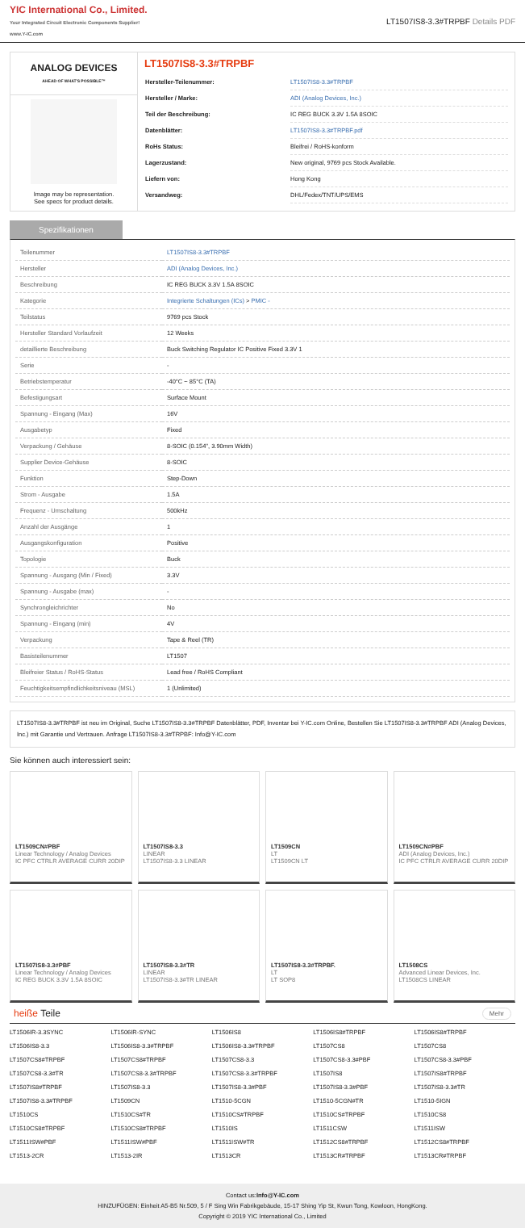YIC International Co., Limited.
Your Integrated Circuit Electronic Components Supplier!
www.Y-IC.com
LT1507IS8-3.3#TRPBF Details PDF
ANALOG DEVICES
AHEAD OF WHAT'S POSSIBLE™
Image may be representation.
See specs for product details.
LT1507IS8-3.3#TRPBF
| Hersteller-Teilenummer: | LT1507IS8-3.3#TRPBF |
| Hersteller / Marke: | ADI (Analog Devices, Inc.) |
| Teil der Beschreibung: | IC REG BUCK 3.3V 1.5A 8SOIC |
| Datenblätter: | LT1507IS8-3.3#TRPBF.pdf |
| RoHs Status: | Bleifrei / RoHS-konform |
| Lagerzustand: | New original, 9769 pcs Stock Available. |
| Liefern von: | Hong Kong |
| Versandweg: | DHL/Fedex/TNT/UPS/EMS |
Spezifikationen
| Teilenummer | LT1507IS8-3.3#TRPBF |
| Hersteller | ADI (Analog Devices, Inc.) |
| Beschreibung | IC REG BUCK 3.3V 1.5A 8SOIC |
| Kategorie | Integrierte Schaltungen (ICs) > PMIC - |
| Teilstatus | 9769 pcs Stock |
| Hersteller Standard Vorlaufzeit | 12 Weeks |
| detaillierte Beschreibung | Buck Switching Regulator IC Positive Fixed 3.3V 1 |
| Serie | - |
| Betriebstemperatur | -40°C ~ 85°C (TA) |
| Befestigungsart | Surface Mount |
| Spannung - Eingang (Max) | 16V |
| Ausgabetyp | Fixed |
| Verpackung / Gehäuse | 8-SOIC (0.154", 3.90mm Width) |
| Supplier Device-Gehäuse | 8-SOIC |
| Funktion | Step-Down |
| Strom - Ausgabe | 1.5A |
| Frequenz - Umschaltung | 500kHz |
| Anzahl der Ausgänge | 1 |
| Ausgangskonfiguration | Positive |
| Topologie | Buck |
| Spannung - Ausgang (Min / Fixed) | 3.3V |
| Spannung - Ausgabe (max) | - |
| Synchrongleichrichter | No |
| Spannung - Eingang (min) | 4V |
| Verpackung | Tape & Reel (TR) |
| Basisteilenummer | LT1507 |
| Bleifreier Status / RoHS-Status | Lead free / RoHS Compliant |
| Feuchtigkeitsempfindlichkeitsniveau (MSL) | 1 (Unlimited) |
LT1507IS8-3.3#TRPBF ist neu im Original, Suche LT1507IS8-3.3#TRPBF Datenblätter, PDF, Inventar bei Y-IC.com Online, Bestellen Sie LT1507IS8-3.3#TRPBF ADI (Analog Devices, Inc.) mit Garantie und Vertrauen. Anfrage LT1507IS8-3.3#TRPBF: Info@Y-IC.com
Sie können auch interessiert sein:
LT1509CN#PBF
Linear Technology / Analog Devices
IC PFC CTRLR AVERAGE CURR 20DIP
LT1507IS8-3.3
LINEAR
LT1507IS8-3.3 LINEAR
LT1509CN
LT
LT1509CN LT
LT1509CN#PBF
ADI (Analog Devices, Inc.)
IC PFC CTRLR AVERAGE CURR 20DIP
LT1507IS8-3.3#PBF
Linear Technology / Analog Devices
IC REG BUCK 3.3V 1.5A 8SOIC
LT1507IS8-3.3#TR
LINEAR
LT1507IS8-3.3#TR LINEAR
LT1507IS8-3.3#TRPBF.
LT
LT SOP8
LT1508CS
Advanced Linear Devices, Inc.
LT1508CS LINEAR
heiße Teile Mehr
LT1506IR-3.3SYNC LT1506IR-SYNC LT1506IS8 LT1506IS8#TRPBF LT1506IS8#TRPBF LT1506IS8-3.3 LT1506IS8-3.3#TRPBF LT1506IS8-3.3#TRPBF LT1507CS8 LT1507CS8 LT1507CS8#TRPBF LT1507CS8#TRPBF LT1507CS8-3.3 LT1507CS8-3.3#PBF LT1507CS8-3.3#PBF LT1507CS8-3.3#TR LT1507CS8-3.3#TRPBF LT1507CS8-3.3#TRPBF LT1507IS8 LT1507IS8#TRPBF LT1507IS8#TRPBF LT1507IS8-3.3 LT1507IS8-3.3#PBF LT1507IS8-3.3#PBF LT1507IS8-3.3#TR LT1507IS8-3.3#TRPBF LT1509CN LT1510-5CGN LT1510-5CGN#TR LT1510-5IGN LT1510CS LT1510CS#TR LT1510CS#TRPBF LT1510CS#TRPBF LT1510CS8 LT1510CS8#TRPBF LT1510CS8#TRPBF LT1510IS LT1511CSW LT1511ISW LT1511ISW#PBF LT1511ISW#PBF LT1511ISW#TR LT1512CS8#TRPBF LT1512CS8#TRPBF LT1513-2CR LT1513-2IR LT1513CR LT1513CR#TRPBF LT1513CR#TRPBF
Contact us:Info@Y-IC.com
HINZUFÜGEN: Einheit A5-B5 Nr.509, 5 / F Sing Win Fabrikgebäude, 15-17 Shing Yip St, Kwun Tong, Kowloon, HongKong.
Copyright © 2019 YIC International Co., Limited